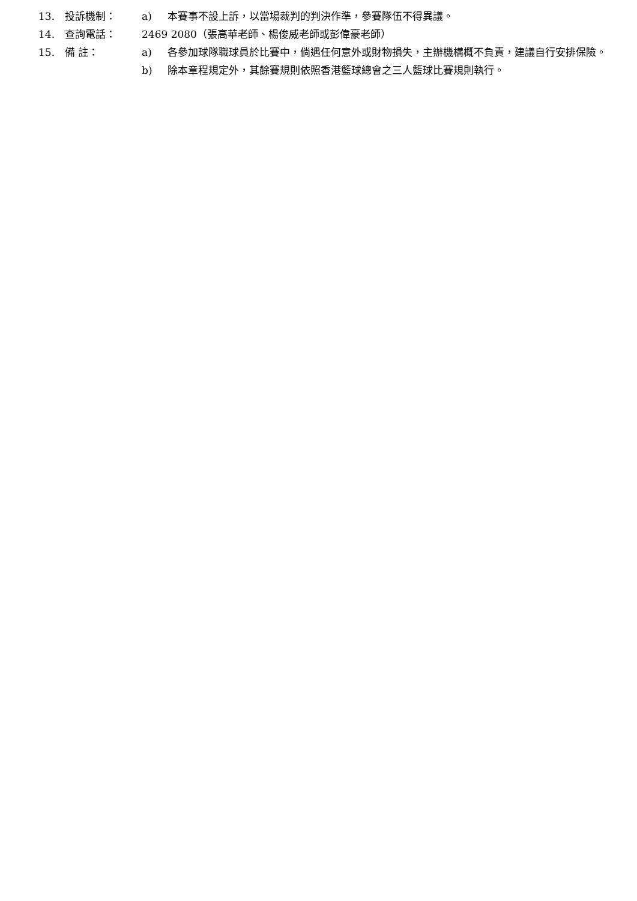13. 投訴機制： a) 本賽事不設上訴，以當場裁判的判決作準，參賽隊伍不得異議。
14. 查詢電話： 2469 2080（張高華老師、楊俊威老師或彭偉豪老師）
15. 備 註： a) 各參加球隊職球員於比賽中，倘遇任何意外或財物損失，主辦機構概不負責，建議自行安排保險。
b) 除本章程規定外，其餘賽規則依照香港籃球總會之三人籃球比賽規則執行。